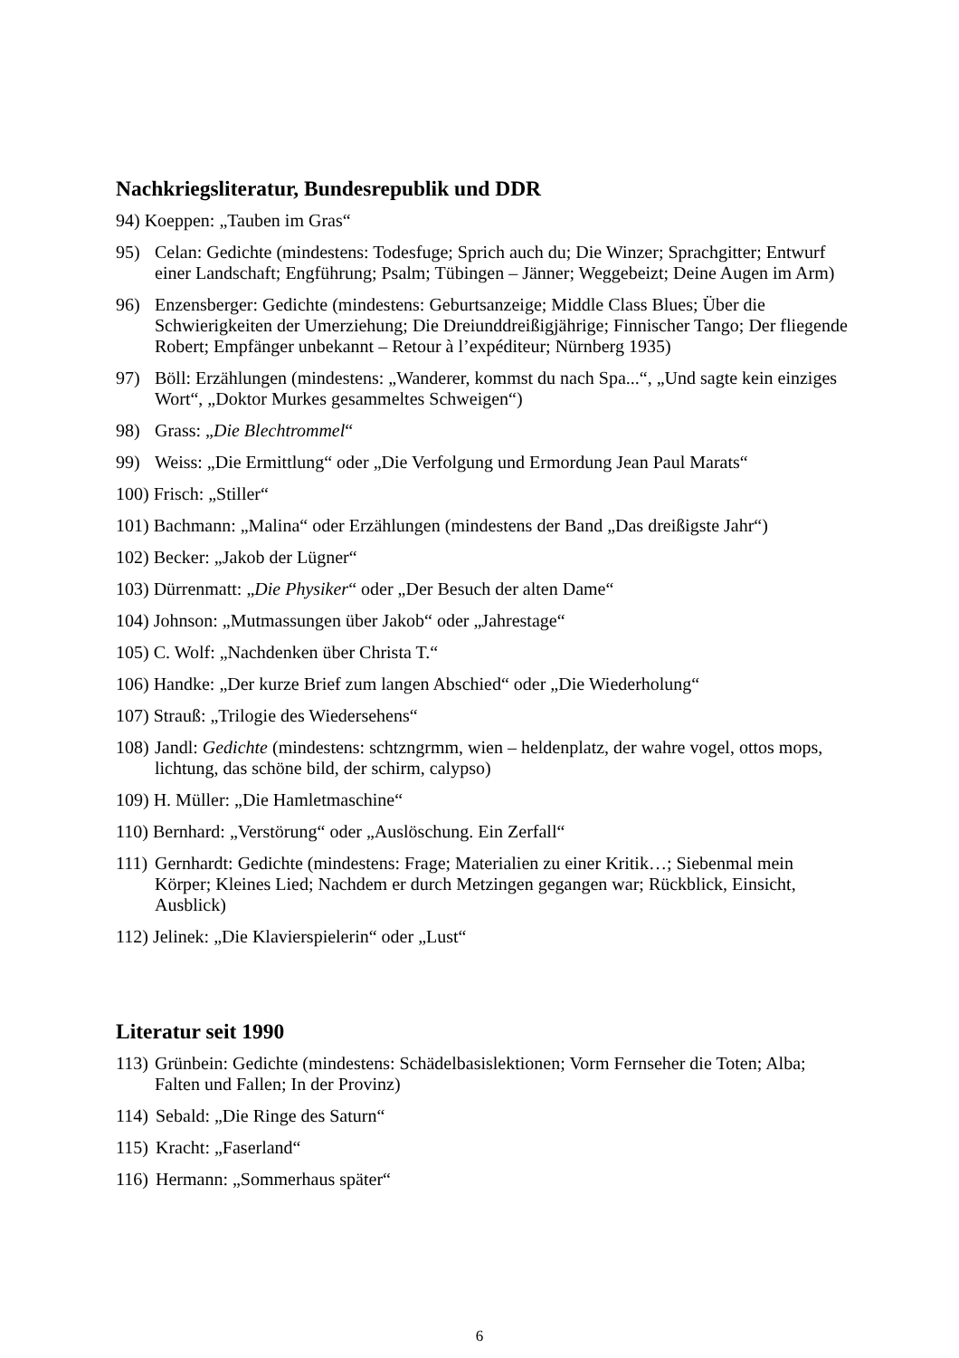Nachkriegsliteratur, Bundesrepublik und DDR
94) Koeppen: „Tauben im Gras“
95) Celan: Gedichte (mindestens: Todesfuge; Sprich auch du; Die Winzer; Sprachgitter; Entwurf einer Landschaft; Engführung; Psalm; Tübingen – Jänner; Weggebeizt; Deine Augen im Arm)
96) Enzensberger: Gedichte (mindestens: Geburtsanzeige; Middle Class Blues; Über die Schwierigkeiten der Umerziehung; Die Dreiunddreißigjährige; Finnischer Tango; Der fliegende Robert; Empfänger unbekannt – Retour à l’expéditeur; Nürnberg 1935)
97) Böll: Erzählungen (mindestens: „Wanderer, kommst du nach Spa...“, „Und sagte kein einziges Wort“, „Doktor Murkes gesammeltes Schweigen“)
98) Grass: „Die Blechtrommel“
99) Weiss: „Die Ermittlung“ oder „Die Verfolgung und Ermordung Jean Paul Marats“
100) Frisch: „Stiller“
101) Bachmann: „Malina“ oder Erzählungen (mindestens der Band „Das dreißigste Jahr“)
102) Becker: „Jakob der Lügner“
103) Dürrenmatt: „Die Physiker“ oder „Der Besuch der alten Dame“
104) Johnson: „Mutmassungen über Jakob“ oder „Jahrestage“
105) C. Wolf: „Nachdenken über Christa T.“
106) Handke: „Der kurze Brief zum langen Abschied“ oder „Die Wiederholung“
107) Strauß: „Trilogie des Wiedersehens“
108) Jandl: Gedichte (mindestens: schtzngrmm, wien – heldenplatz, der wahre vogel, ottos mops, lichtung, das schöne bild, der schirm, calypso)
109) H. Müller: „Die Hamletmaschine“
110) Bernhard: „Verstörung“ oder „Auslöschung. Ein Zerfall“
111) Gernhardt: Gedichte (mindestens: Frage; Materialien zu einer Kritik…; Siebenmal mein Körper; Kleines Lied; Nachdem er durch Metzingen gegangen war; Rückblick, Einsicht, Ausblick)
112) Jelinek: „Die Klavierspielerin“ oder „Lust“
Literatur seit 1990
113) Grünbein: Gedichte (mindestens: Schädelbasislektionen; Vorm Fernseher die Toten; Alba; Falten und Fallen; In der Provinz)
114) Sebald: „Die Ringe des Saturn“
115) Kracht: „Faserland“
116) Hermann: „Sommerhaus später“
6